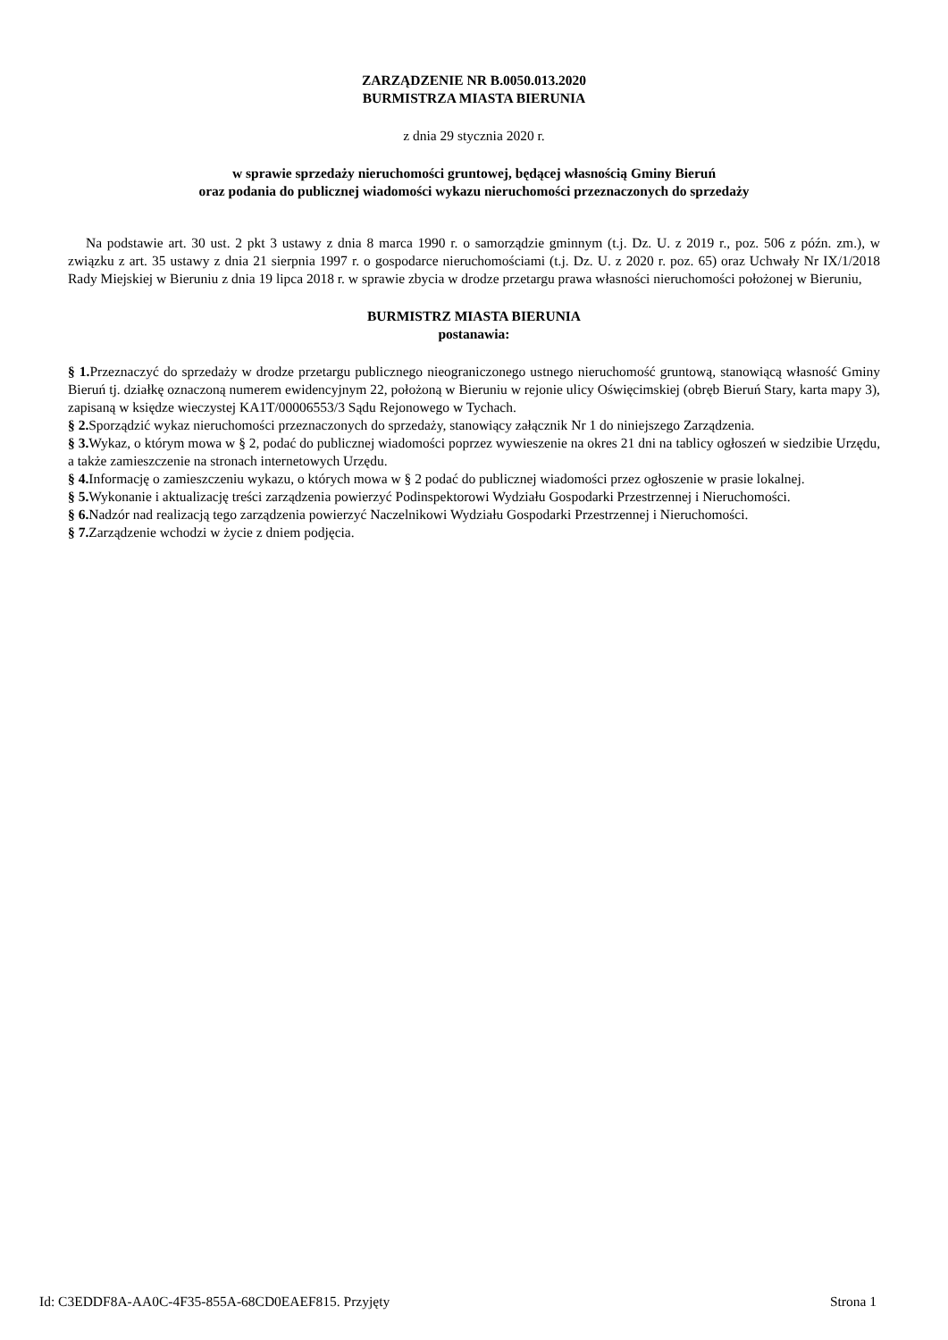ZARZĄDZENIE NR B.0050.013.2020
BURMISTRZA MIASTA BIERUNIA
z dnia 29 stycznia 2020 r.
w sprawie sprzedaży nieruchomości gruntowej, będącej własnością Gminy Bieruń
oraz podania do publicznej wiadomości wykazu nieruchomości przeznaczonych do sprzedaży
Na podstawie art. 30 ust. 2 pkt 3 ustawy z dnia 8 marca 1990 r. o samorządzie gminnym (t.j. Dz. U. z 2019 r., poz. 506 z późn. zm.), w związku z art. 35 ustawy z dnia 21 sierpnia 1997 r. o gospodarce nieruchomościami (t.j. Dz. U. z 2020 r. poz. 65) oraz Uchwały Nr IX/1/2018 Rady Miejskiej w Bieruniu z dnia 19 lipca 2018 r. w sprawie zbycia w drodze przetargu prawa własności nieruchomości położonej w Bieruniu,
BURMISTRZ MIASTA BIERUNIA
postanawia:
§ 1. Przeznaczyć do sprzedaży w drodze przetargu publicznego nieograniczonego ustnego nieruchomość gruntową, stanowiącą własność Gminy Bieruń tj. działkę oznaczoną numerem ewidencyjnym 22, położoną w Bieruniu w rejonie ulicy Oświęcimskiej (obręb Bieruń Stary, karta mapy 3), zapisaną w księdze wieczystej KA1T/00006553/3 Sądu Rejonowego w Tychach.
§ 2. Sporządzić wykaz nieruchomości przeznaczonych do sprzedaży, stanowiący załącznik Nr 1 do niniejszego Zarządzenia.
§ 3. Wykaz, o którym mowa w § 2, podać do publicznej wiadomości poprzez wywieszenie na okres 21 dni na tablicy ogłoszeń w siedzibie Urzędu, a także zamieszczenie na stronach internetowych Urzędu.
§ 4. Informację o zamieszczeniu wykazu, o których mowa w § 2 podać do publicznej wiadomości przez ogłoszenie w prasie lokalnej.
§ 5. Wykonanie i aktualizację treści zarządzenia powierzyć Podinspektorowi Wydziału Gospodarki Przestrzennej i Nieruchomości.
§ 6. Nadzór nad realizacją tego zarządzenia powierzyć Naczelnikowi Wydziału Gospodarki Przestrzennej i Nieruchomości.
§ 7. Zarządzenie wchodzi w życie z dniem podjęcia.
Id: C3EDDF8A-AA0C-4F35-855A-68CD0EAEF815. Przyjęty Strona 1